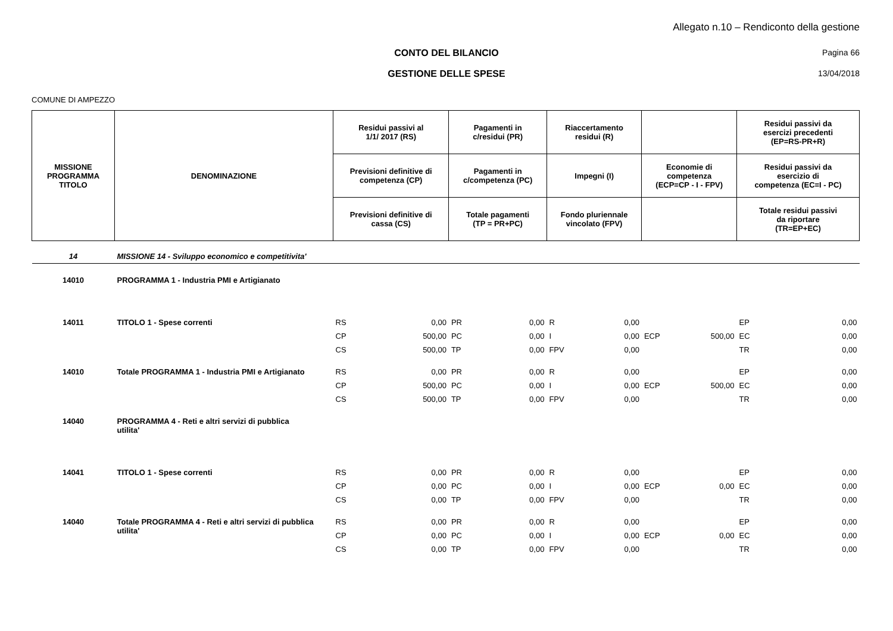Allegato n.10 – Rendiconto della gestione
CONTO DEL BILANCIO Pagina 66
GESTIONE DELLE SPESE 13/04/2018
COMUNE DI AMPEZZO
| MISSIONE PROGRAMMA TITOLO | DENOMINAZIONE | Residui passivi al 1/1/ 2017 (RS) | | Pagamenti in c/residui (PR) | | Riaccertamento residui (R) | | | | Residui passivi da esercizi precedenti (EP=RS-PR+R) | |
| --- | --- | --- | --- | --- | --- | --- | --- | --- | --- | --- | --- |
| | | Previsioni definitive di competenza (CP) | | Pagamenti in c/competenza (PC) | | Impegni (I) | | Economie di competenza (ECP=CP - I - FPV) | | Residui passivi da esercizio di competenza (EC=I - PC) | |
| | | Previsioni definitive di cassa (CS) | | Totale pagamenti (TP = PR+PC) | | Fondo pluriennale vincolato (FPV) | | | | Totale residui passivi da riportare (TR=EP+EC) | |
| 14 | MISSIONE 14 - Sviluppo economico e competitivita' | | | | | | | | | | |
| 14010 | PROGRAMMA 1 - Industria PMI e Artigianato | | | | | | | | | | |
| 14011 | TITOLO 1 - Spese correnti | RS | 0,00 | PR | 0,00 | R | 0,00 | | | EP | 0,00 |
| | | CP | 500,00 | PC | 0,00 | I | 0,00 | ECP | 500,00 | EC | 0,00 |
| | | CS | 500,00 | TP | 0,00 | FPV | 0,00 | | | TR | 0,00 |
| 14010 | Totale PROGRAMMA 1 - Industria PMI e Artigianato | RS | 0,00 | PR | 0,00 | R | 0,00 | | | EP | 0,00 |
| | | CP | 500,00 | PC | 0,00 | I | 0,00 | ECP | 500,00 | EC | 0,00 |
| | | CS | 500,00 | TP | 0,00 | FPV | 0,00 | | | TR | 0,00 |
| 14040 | PROGRAMMA 4 - Reti e altri servizi di pubblica utilita' | | | | | | | | | | |
| 14041 | TITOLO 1 - Spese correnti | RS | 0,00 | PR | 0,00 | R | 0,00 | | | EP | 0,00 |
| | | CP | 0,00 | PC | 0,00 | I | 0,00 | ECP | 0,00 | EC | 0,00 |
| | | CS | 0,00 | TP | 0,00 | FPV | 0,00 | | | TR | 0,00 |
| 14040 | Totale PROGRAMMA 4 - Reti e altri servizi di pubblica utilita' | RS | 0,00 | PR | 0,00 | R | 0,00 | | | EP | 0,00 |
| | | CP | 0,00 | PC | 0,00 | I | 0,00 | ECP | 0,00 | EC | 0,00 |
| | | CS | 0,00 | TP | 0,00 | FPV | 0,00 | | | TR | 0,00 |